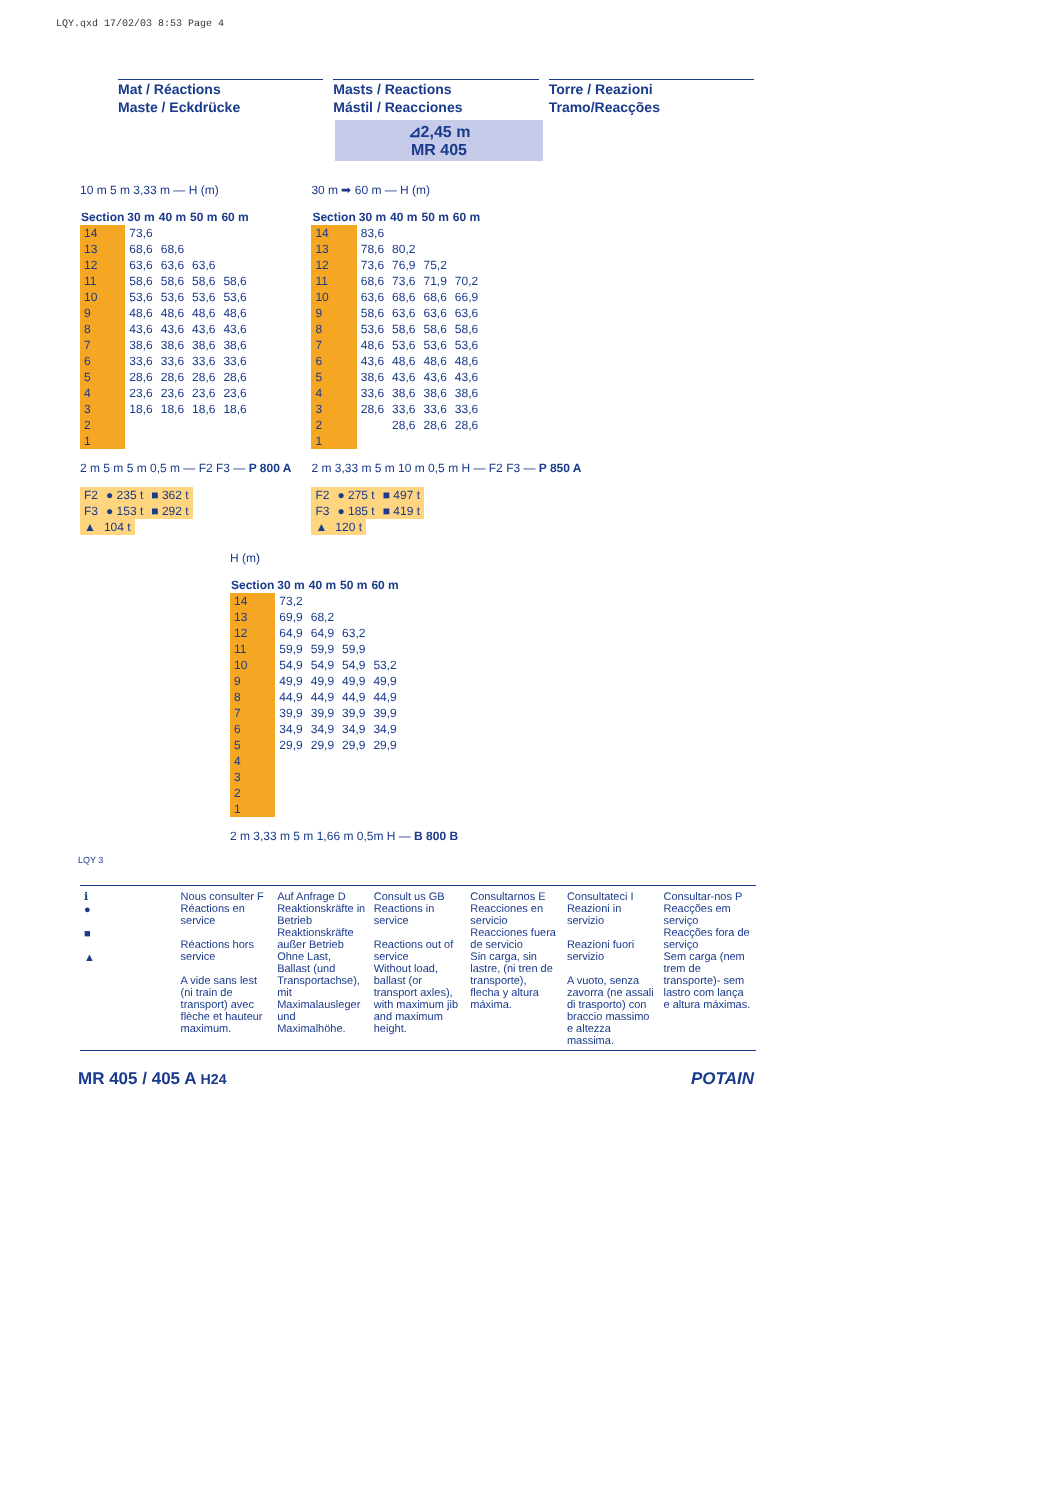LQY.qxd 17/02/03 8:53 Page 4
Mat / Réactions
Maste / Eckdrücke
Masts / Reactions
Mástil / Reacciones
Torre / Reazioni
Tramo/Reacções
⊿2,45 m
MR 405
10 m 5 m 3,33 m — H (m)
| Section | 30 m | 40 m | 50 m | 60 m |
| --- | --- | --- | --- | --- |
| 14 | 73,6 | | | |
| 13 | 68,6 | 68,6 | | |
| 12 | 63,6 | 63,6 | 63,6 | |
| 11 | 58,6 | 58,6 | 58,6 | 58,6 |
| 10 | 53,6 | 53,6 | 53,6 | 53,6 |
| 9 | 48,6 | 48,6 | 48,6 | 48,6 |
| 8 | 43,6 | 43,6 | 43,6 | 43,6 |
| 7 | 38,6 | 38,6 | 38,6 | 38,6 |
| 6 | 33,6 | 33,6 | 33,6 | 33,6 |
| 5 | 28,6 | 28,6 | 28,6 | 28,6 |
| 4 | 23,6 | 23,6 | 23,6 | 23,6 |
| 3 | 18,6 | 18,6 | 18,6 | 18,6 |
| 2 | | | | |
| 1 | | | | |
2 m 5 m 5 m 0,5 m — F2 F3 — P 800 A
| F2 | ● 235 t | ■ 362 t |
| F3 | ● 153 t | ■ 292 t |
| ▲ | 104 t | |
30 m ➡ 60 m — H (m)
| Section | 30 m | 40 m | 50 m | 60 m |
| --- | --- | --- | --- | --- |
| 14 | 83,6 | | | |
| 13 | 78,6 | 80,2 | | |
| 12 | 73,6 | 76,9 | 75,2 | |
| 11 | 68,6 | 73,6 | 71,9 | 70,2 |
| 10 | 63,6 | 68,6 | 68,6 | 66,9 |
| 9 | 58,6 | 63,6 | 63,6 | 63,6 |
| 8 | 53,6 | 58,6 | 58,6 | 58,6 |
| 7 | 48,6 | 53,6 | 53,6 | 53,6 |
| 6 | 43,6 | 48,6 | 48,6 | 48,6 |
| 5 | 38,6 | 43,6 | 43,6 | 43,6 |
| 4 | 33,6 | 38,6 | 38,6 | 38,6 |
| 3 | 28,6 | 33,6 | 33,6 | 33,6 |
| 2 | | 28,6 | 28,6 | 28,6 |
| 1 | | | | |
2 m 3,33 m 5 m 10 m 0,5 m H — F2 F3 — P 850 A
| F2 | ● 275 t | ■ 497 t |
| F3 | ● 185 t | ■ 419 t |
| ▲ | 120 t | |
H (m)
| Section | 30 m | 40 m | 50 m | 60 m |
| --- | --- | --- | --- | --- |
| 14 | 73,2 | | | |
| 13 | 69,9 | 68,2 | | |
| 12 | 64,9 | 64,9 | 63,2 | |
| 11 | 59,9 | 59,9 | 59,9 | |
| 10 | 54,9 | 54,9 | 54,9 | 53,2 |
| 9 | 49,9 | 49,9 | 49,9 | 49,9 |
| 8 | 44,9 | 44,9 | 44,9 | 44,9 |
| 7 | 39,9 | 39,9 | 39,9 | 39,9 |
| 6 | 34,9 | 34,9 | 34,9 | 34,9 |
| 5 | 29,9 | 29,9 | 29,9 | 29,9 |
| 4 | | | | |
| 3 | | | | |
| 2 | | | | |
| 1 | | | | |
2 m 3,33 m 5 m 1,66 m 0,5m H — B 800 B
LQY 3
ℹ
●
■
▲
Nous consulter F
Réactions en service
Réactions hors service
A vide sans lest (ni train de transport) avec flèche et hauteur maximum.
Auf Anfrage D
Reaktionskräfte in Betrieb
Reaktionskräfte außer Betrieb
Ohne Last, Ballast (und Transportachse), mit Maximalausleger und Maximalhöhe.
Consult us GB
Reactions in service
Reactions out of service
Without load, ballast (or transport axles), with maximum jib and maximum height.
Consultarnos E
Reacciones en servicio
Reacciones fuera de servicio
Sin carga, sin lastre, (ni tren de transporte), flecha y altura máxima.
Consultateci I
Reazioni in servizio
Reazioni fuori servizio
A vuoto, senza zavorra (ne assali di trasporto) con braccio massimo e altezza massima.
Consultar-nos P
Reacções em serviço
Reacções fora de serviço
Sem carga (nem trem de transporte)- sem lastro com lança e altura máximas.
MR 405 / 405 A H24 POTAIN